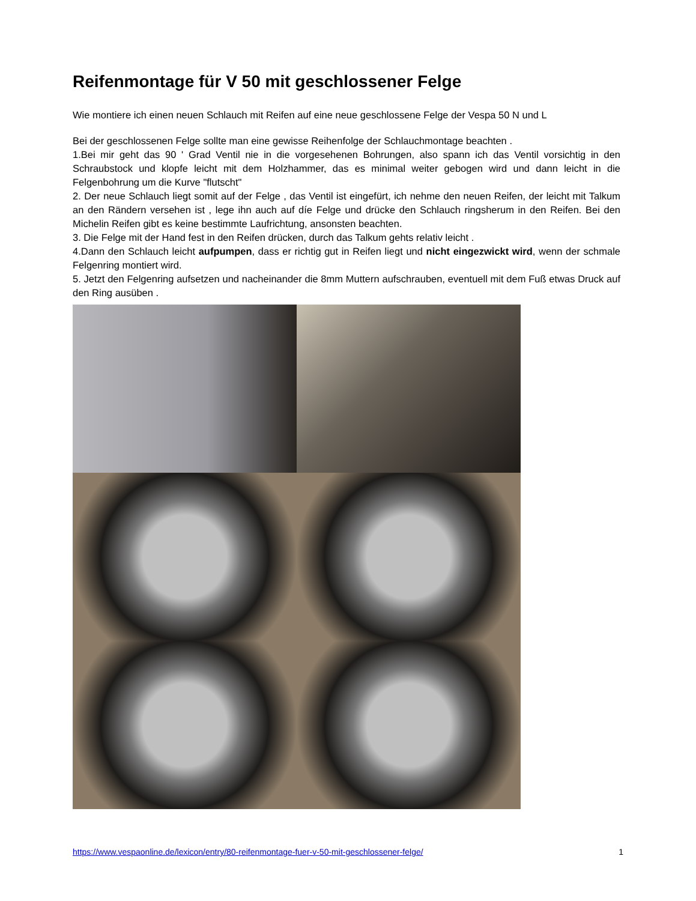Reifenmontage für V 50 mit geschlossener Felge
Wie montiere ich einen neuen Schlauch mit Reifen auf eine neue geschlossene Felge der Vespa 50 N und L
Bei der geschlossenen Felge sollte man eine gewisse Reihenfolge der Schlauchmontage beachten .
1.Bei mir geht das 90 ' Grad Ventil nie in die vorgesehenen Bohrungen, also spann ich das Ventil vorsichtig in den Schraubstock und klopfe leicht mit dem Holzhammer, das es minimal weiter gebogen wird und dann leicht in die Felgenbohrung um die Kurve "flutscht"
2. Der neue Schlauch liegt somit auf der Felge , das Ventil ist eingefürt, ich nehme den neuen Reifen, der leicht mit Talkum an den Rändern versehen ist , lege ihn auch auf díe Felge und drücke den Schlauch ringsherum in den Reifen. Bei den Michelin Reifen gibt es keine bestimmte Laufrichtung, ansonsten beachten.
3. Die Felge mit der Hand fest in den Reifen drücken, durch das Talkum gehts relativ leicht .
4.Dann den Schlauch leicht aufpumpen, dass er richtig gut in Reifen liegt und nicht eingezwickt wird, wenn der schmale Felgenring montiert wird.
5. Jetzt den Felgenring aufsetzen und nacheinander die 8mm Muttern aufschrauben, eventuell mit dem Fuß etwas Druck auf den Ring ausüben .
https://www.vespaonline.de/lexicon/entry/80-reifenmontage-fuer-v-50-mit-geschlossener-felge/ 1